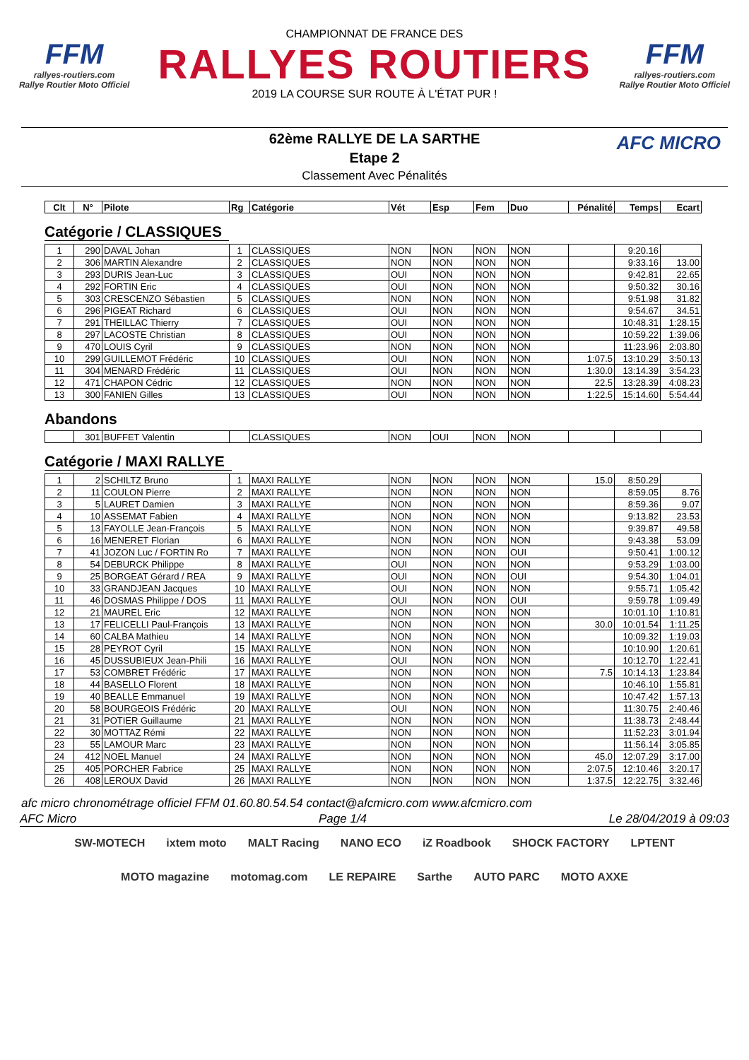FFM
rallyes-routiers.com
Rallye Routier Moto Officiel
CHAMPIONNAT DE FRANCE DES
RALLYES ROUTIERS
2019 LA COURSE SUR ROUTE À L'ÉTAT PUR !
FFM
rallyes-routiers.com
Rallye Routier Moto Officiel
62ème RALLYE DE LA SARTHE
Etape 2
Classement Avec Pénalités
AFC MICRO
| Clt | N° | Pilote | Rg | Catégorie | Vét | Esp | Fem | Duo | Pénalité | Temps | Ecart |
| --- | --- | --- | --- | --- | --- | --- | --- | --- | --- | --- | --- |
Catégorie / CLASSIQUES
| 1 | 290 | DAVAL Johan | 1 | CLASSIQUES | NON | NON | NON | NON | | 9:20.16 | |
| 2 | 306 | MARTIN Alexandre | 2 | CLASSIQUES | NON | NON | NON | NON | | 9:33.16 | 13.00 |
| 3 | 293 | DURIS Jean-Luc | 3 | CLASSIQUES | OUI | NON | NON | NON | | 9:42.81 | 22.65 |
| 4 | 292 | FORTIN Eric | 4 | CLASSIQUES | OUI | NON | NON | NON | | 9:50.32 | 30.16 |
| 5 | 303 | CRESCENZO Sébastien | 5 | CLASSIQUES | NON | NON | NON | NON | | 9:51.98 | 31.82 |
| 6 | 296 | PIGEAT Richard | 6 | CLASSIQUES | OUI | NON | NON | NON | | 9:54.67 | 34.51 |
| 7 | 291 | THEILLAC Thierry | 7 | CLASSIQUES | OUI | NON | NON | NON | | 10:48.31 | 1:28.15 |
| 8 | 297 | LACOSTE Christian | 8 | CLASSIQUES | OUI | NON | NON | NON | | 10:59.22 | 1:39.06 |
| 9 | 470 | LOUIS Cyril | 9 | CLASSIQUES | NON | NON | NON | NON | | 11:23.96 | 2:03.80 |
| 10 | 299 | GUILLEMOT Frédéric | 10 | CLASSIQUES | OUI | NON | NON | NON | 1:07.5 | 13:10.29 | 3:50.13 |
| 11 | 304 | MENARD Frédéric | 11 | CLASSIQUES | OUI | NON | NON | NON | 1:30.0 | 13:14.39 | 3:54.23 |
| 12 | 471 | CHAPON Cédric | 12 | CLASSIQUES | NON | NON | NON | NON | 22.5 | 13:28.39 | 4:08.23 |
| 13 | 300 | FANIEN Gilles | 13 | CLASSIQUES | OUI | NON | NON | NON | 1:22.5 | 15:14.60 | 5:54.44 |
Abandons
| | 301 | BUFFET Valentin | | CLASSIQUES | NON | OUI | NON | NON | | | |
Catégorie / MAXI RALLYE
| 1 | 2 | SCHILTZ Bruno | 1 | MAXI RALLYE | NON | NON | NON | NON | 15.0 | 8:50.29 | |
| 2 | 11 | COULON Pierre | 2 | MAXI RALLYE | NON | NON | NON | NON | | 8:59.05 | 8.76 |
| 3 | 5 | LAURET Damien | 3 | MAXI RALLYE | NON | NON | NON | NON | | 8:59.36 | 9.07 |
| 4 | 10 | ASSEMAT Fabien | 4 | MAXI RALLYE | NON | NON | NON | NON | | 9:13.82 | 23.53 |
| 5 | 13 | FAYOLLE Jean-François | 5 | MAXI RALLYE | NON | NON | NON | NON | | 9:39.87 | 49.58 |
| 6 | 16 | MENERET Florian | 6 | MAXI RALLYE | NON | NON | NON | NON | | 9:43.38 | 53.09 |
| 7 | 41 | JOZON Luc / FORTIN Ro | 7 | MAXI RALLYE | NON | NON | NON | OUI | | 9:50.41 | 1:00.12 |
| 8 | 54 | DEBURCK Philippe | 8 | MAXI RALLYE | OUI | NON | NON | NON | | 9:53.29 | 1:03.00 |
| 9 | 25 | BORGEAT Gérard / REA | 9 | MAXI RALLYE | OUI | NON | NON | OUI | | 9:54.30 | 1:04.01 |
| 10 | 33 | GRANDJEAN Jacques | 10 | MAXI RALLYE | OUI | NON | NON | NON | | 9:55.71 | 1:05.42 |
| 11 | 46 | DOSMAS Philippe / DOS | 11 | MAXI RALLYE | OUI | NON | NON | OUI | | 9:59.78 | 1:09.49 |
| 12 | 21 | MAUREL Eric | 12 | MAXI RALLYE | NON | NON | NON | NON | | 10:01.10 | 1:10.81 |
| 13 | 17 | FELICELLI Paul-François | 13 | MAXI RALLYE | NON | NON | NON | NON | 30.0 | 10:01.54 | 1:11.25 |
| 14 | 60 | CALBA Mathieu | 14 | MAXI RALLYE | NON | NON | NON | NON | | 10:09.32 | 1:19.03 |
| 15 | 28 | PEYROT Cyril | 15 | MAXI RALLYE | NON | NON | NON | NON | | 10:10.90 | 1:20.61 |
| 16 | 45 | DUSSUBIEUX Jean-Phili | 16 | MAXI RALLYE | OUI | NON | NON | NON | | 10:12.70 | 1:22.41 |
| 17 | 53 | COMBRET Frédéric | 17 | MAXI RALLYE | NON | NON | NON | NON | 7.5 | 10:14.13 | 1:23.84 |
| 18 | 44 | BASELLO Florent | 18 | MAXI RALLYE | NON | NON | NON | NON | | 10:46.10 | 1:55.81 |
| 19 | 40 | BEALLE Emmanuel | 19 | MAXI RALLYE | NON | NON | NON | NON | | 10:47.42 | 1:57.13 |
| 20 | 58 | BOURGEOIS Frédéric | 20 | MAXI RALLYE | OUI | NON | NON | NON | | 11:30.75 | 2:40.46 |
| 21 | 31 | POTIER Guillaume | 21 | MAXI RALLYE | NON | NON | NON | NON | | 11:38.73 | 2:48.44 |
| 22 | 30 | MOTTAZ Rémi | 22 | MAXI RALLYE | NON | NON | NON | NON | | 11:52.23 | 3:01.94 |
| 23 | 55 | LAMOUR Marc | 23 | MAXI RALLYE | NON | NON | NON | NON | | 11:56.14 | 3:05.85 |
| 24 | 412 | NOEL Manuel | 24 | MAXI RALLYE | NON | NON | NON | NON | 45.0 | 12:07.29 | 3:17.00 |
| 25 | 405 | PORCHER Fabrice | 25 | MAXI RALLYE | NON | NON | NON | NON | 2:07.5 | 12:10.46 | 3:20.17 |
| 26 | 408 | LEROUX David | 26 | MAXI RALLYE | NON | NON | NON | NON | 1:37.5 | 12:22.75 | 3:32.46 |
afc micro chronométrage officiel FFM 01.60.80.54.54 contact@afcmicro.com www.afcmicro.com
AFC Micro Page 1/4 Le 28/04/2019 à 09:03
SW-MOTECH ixtem moto MALT Racing NANO ECO iZ Roadbook SHOCK FACTORY LPTENT MOTO magazine motomag.com LE REPAIRE Sarthe AUTO PARC MOTO AXXE